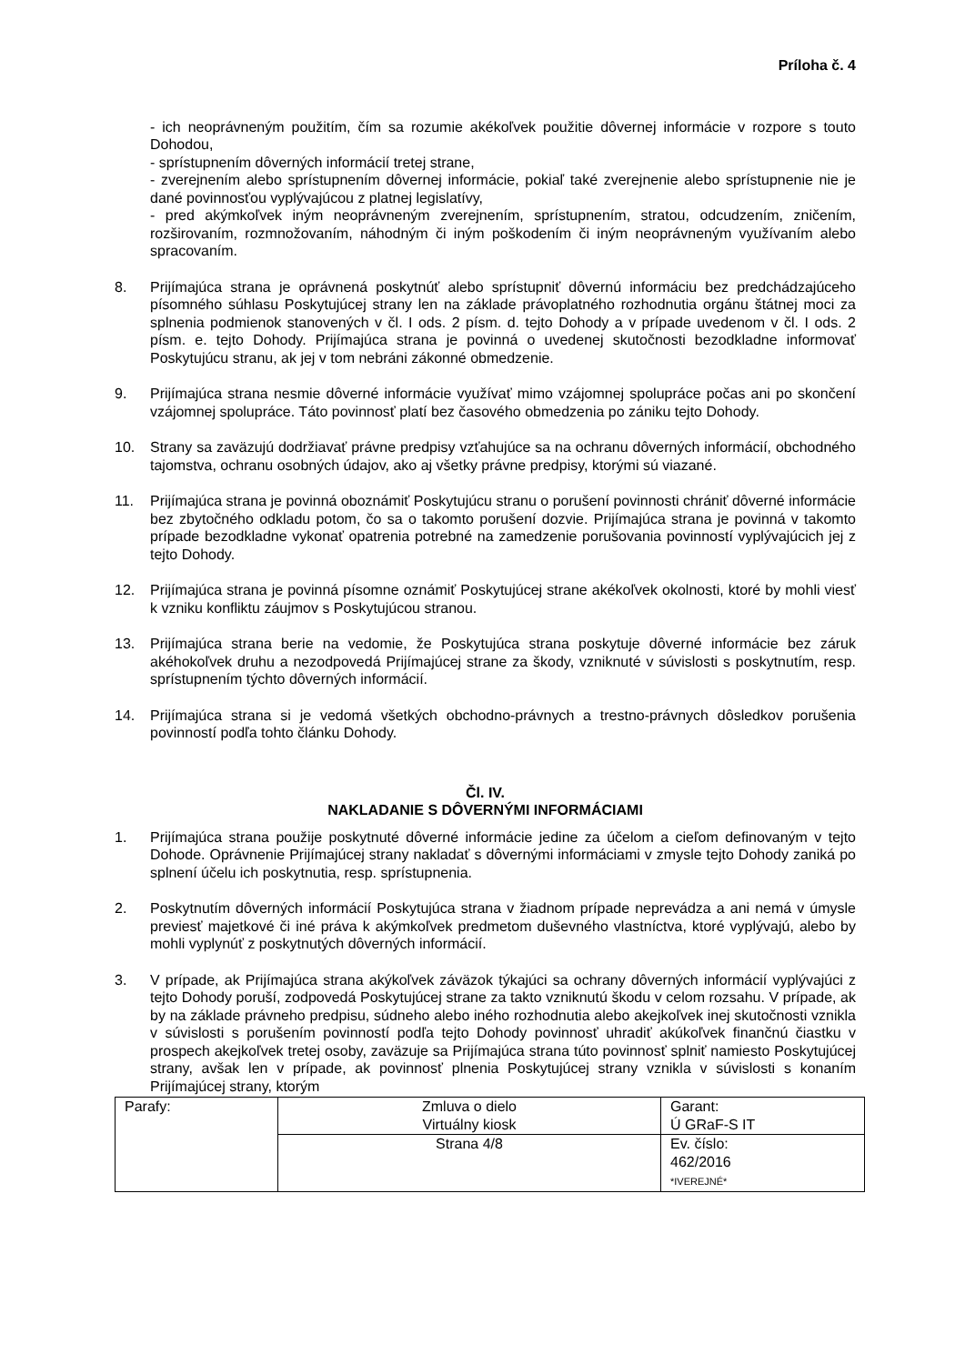Príloha č. 4
- ich neoprávneným použitím, čím sa rozumie akékoľvek použitie dôvernej informácie v rozpore s touto Dohodou,
- sprístupnením dôverných informácií tretej strane,
- zverejnením alebo sprístupnením dôvernej informácie, pokiaľ také zverejnenie alebo sprístupnenie nie je dané povinnosťou vyplývajúcou z platnej legislatívy,
- pred akýmkoľvek iným neoprávneným zverejnením, sprístupnením, stratou, odcudzením, zničením, rozširovaním, rozmnožovaním, náhodným či iným poškodením či iným neoprávneným využívaním alebo spracovaním.
8. Prijímajúca strana je oprávnená poskytnúť alebo sprístupniť dôvernú informáciu bez predchádzajúceho písomného súhlasu Poskytujúcej strany len na základe právoplatného rozhodnutia orgánu štátnej moci za splnenia podmienok stanovených v čl. I ods. 2 písm. d. tejto Dohody a v prípade uvedenom v čl. I ods. 2 písm. e. tejto Dohody. Prijímajúca strana je povinná o uvedenej skutočnosti bezodkladne informovať Poskytujúcu stranu, ak jej v tom nebráni zákonné obmedzenie.
9. Prijímajúca strana nesmie dôverné informácie využívať mimo vzájomnej spolupráce počas ani po skončení vzájomnej spolupráce. Táto povinnosť platí bez časového obmedzenia po zániku tejto Dohody.
10. Strany sa zaväzujú dodržiavať právne predpisy vzťahujúce sa na ochranu dôverných informácií, obchodného tajomstva, ochranu osobných údajov, ako aj všetky právne predpisy, ktorými sú viazané.
11. Prijímajúca strana je povinná oboznámiť Poskytujúcu stranu o porušení povinnosti chrániť dôverné informácie bez zbytočného odkladu potom, čo sa o takomto porušení dozvie. Prijímajúca strana je povinná v takomto prípade bezodkladne vykonať opatrenia potrebné na zamedzenie porušovania povinností vyplývajúcich jej z tejto Dohody.
12. Prijímajúca strana je povinná písomne oznámiť Poskytujúcej strane akékoľvek okolnosti, ktoré by mohli viesť k vzniku konfliktu záujmov s Poskytujúcou stranou.
13. Prijímajúca strana berie na vedomie, že Poskytujúca strana poskytuje dôverné informácie bez záruk akéhokoľvek druhu a nezodpovedá Prijímajúcej strane za škody, vzniknuté v súvislosti s poskytnutím, resp. sprístupnením týchto dôverných informácií.
14. Prijímajúca strana si je vedomá všetkých obchodno-právnych a trestno-právnych dôsledkov porušenia povinností podľa tohto článku Dohody.
Čl. IV.
NAKLADANIE S DÔVERNÝMI INFORMÁCIAMI
1. Prijímajúca strana použije poskytnuté dôverné informácie jedine za účelom a cieľom definovaným v tejto Dohode. Oprávnenie Prijímajúcej strany nakladať s dôvernými informáciami v zmysle tejto Dohody zaniká po splnení účelu ich poskytnutia, resp. sprístupnenia.
2. Poskytnutím dôverných informácií Poskytujúca strana v žiadnom prípade neprevádza a ani nemá v úmysle previesť majetkové či iné práva k akýmkoľvek predmetom duševného vlastníctva, ktoré vyplývajú, alebo by mohli vyplynúť z poskytnutých dôverných informácií.
3. V prípade, ak Prijímajúca strana akýkoľvek záväzok týkajúci sa ochrany dôverných informácií vyplývajúci z tejto Dohody poruší, zodpovedá Poskytujúcej strane za takto vzniknutú škodu v celom rozsahu. V prípade, ak by na základe právneho predpisu, súdneho alebo iného rozhodnutia alebo akejkoľvek inej skutočnosti vznikla v súvislosti s porušením povinností podľa tejto Dohody povinnosť uhradiť akúkoľvek finančnú čiastku v prospech akejkoľvek tretej osoby, zaväzuje sa Prijímajúca strana túto povinnosť splniť namiesto Poskytujúcej strany, avšak len v prípade, ak povinnosť plnenia Poskytujúcej strany vznikla v súvislosti s konaním Prijímajúcej strany, ktorým
| Parafy: | Zmluva o dielo Virtuálny kiosk | Garant: Ú GRaF-S IT |
| | Strana 4/8 | Ev. číslo: 462/2016 *IVEREJNÉ* |